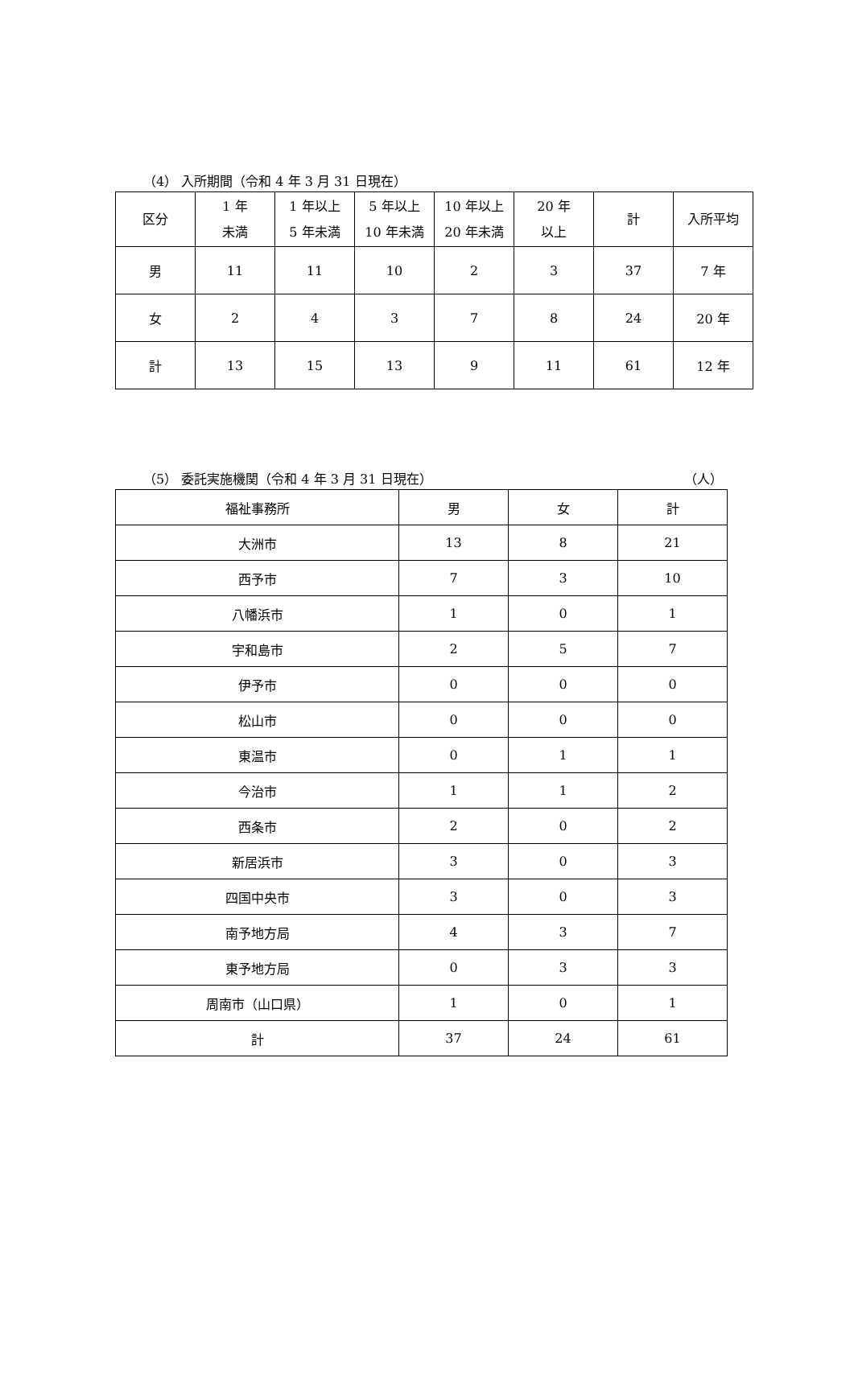（4） 入所期間（令和 4 年 3 月 31 日現在）
| 区分 | 1 年 未満 | 1 年以上 5 年未満 | 5 年以上 10 年未満 | 10 年以上 20 年未満 | 20 年 以上 | 計 | 入所平均 |
| --- | --- | --- | --- | --- | --- | --- | --- |
| 男 | 11 | 11 | 10 | 2 | 3 | 37 | 7 年 |
| 女 | 2 | 4 | 3 | 7 | 8 | 24 | 20 年 |
| 計 | 13 | 15 | 13 | 9 | 11 | 61 | 12 年 |
（5） 委託実施機関（令和 4 年 3 月 31 日現在） （人）
| 福祉事務所 | 男 | 女 | 計 |
| --- | --- | --- | --- |
| 大洲市 | 13 | 8 | 21 |
| 西予市 | 7 | 3 | 10 |
| 八幡浜市 | 1 | 0 | 1 |
| 宇和島市 | 2 | 5 | 7 |
| 伊予市 | 0 | 0 | 0 |
| 松山市 | 0 | 0 | 0 |
| 東温市 | 0 | 1 | 1 |
| 今治市 | 1 | 1 | 2 |
| 西条市 | 2 | 0 | 2 |
| 新居浜市 | 3 | 0 | 3 |
| 四国中央市 | 3 | 0 | 3 |
| 南予地方局 | 4 | 3 | 7 |
| 東予地方局 | 0 | 3 | 3 |
| 周南市（山口県） | 1 | 0 | 1 |
| 計 | 37 | 24 | 61 |